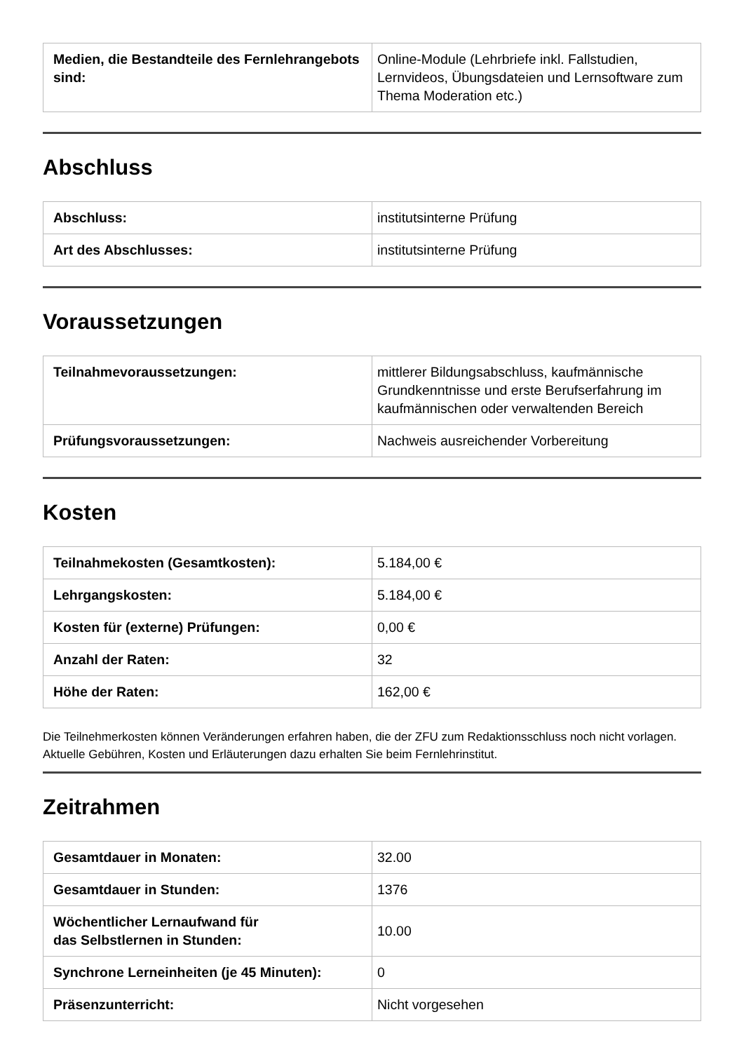| Medien, die Bestandteile des Fernlehrangebots sind: | Online-Module (Lehrbriefe inkl. Fallstudien, Lernvideos, Übungsdateien und Lernsoftware zum Thema Moderation etc.) |
Abschluss
| Abschluss: | institutsinterne Prüfung |
| Art des Abschlusses: | institutsinterne Prüfung |
Voraussetzungen
| Teilnahmevoraussetzungen: | mittlerer Bildungsabschluss, kaufmännische Grundkenntnisse und erste Berufserfahrung im kaufmännischen oder verwaltenden Bereich |
| Prüfungsvoraussetzungen: | Nachweis ausreichender Vorbereitung |
Kosten
| Teilnahmekosten (Gesamtkosten): | 5.184,00 € |
| Lehrgangskosten: | 5.184,00 € |
| Kosten für (externe) Prüfungen: | 0,00 € |
| Anzahl der Raten: | 32 |
| Höhe der Raten: | 162,00 € |
Die Teilnehmerkosten können Veränderungen erfahren haben, die der ZFU zum Redaktionsschluss noch nicht vorlagen. Aktuelle Gebühren, Kosten und Erläuterungen dazu erhalten Sie beim Fernlehrinstitut.
Zeitrahmen
| Gesamtdauer in Monaten: | 32.00 |
| Gesamtdauer in Stunden: | 1376 |
| Wöchentlicher Lernaufwand für das Selbstlernen in Stunden: | 10.00 |
| Synchrone Lerneinheiten (je 45 Minuten): | 0 |
| Präsenzunterricht: | Nicht vorgesehen |